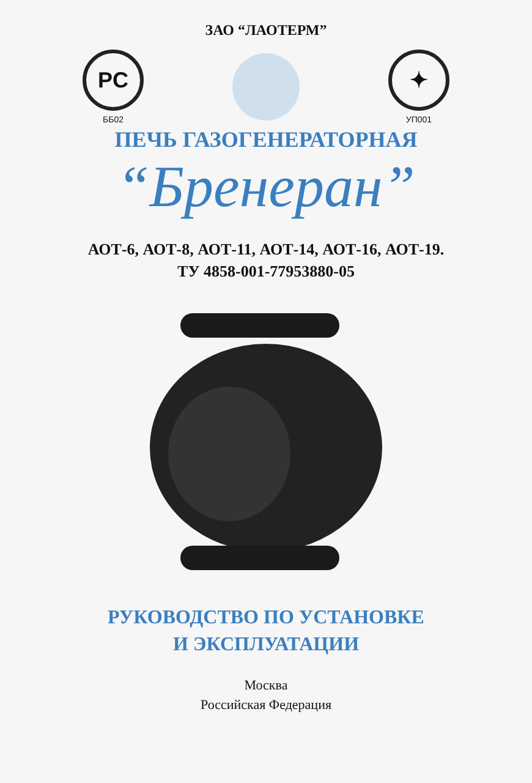ЗАО “ЛАОТЕРМ”
PC
ББ02
✦
УП001
ПЕЧЬ ГАЗОГЕНЕРАТОРНАЯ
“Бренеран”
АОТ-6, АОТ-8, АОТ-11, АОТ-14, АОТ-16, АОТ-19.
ТУ 4858-001-77953880-05
РУКОВОДСТВО ПО УСТАНОВКЕ
И ЭКСПЛУАТАЦИИ
Москва
Российская Федерация